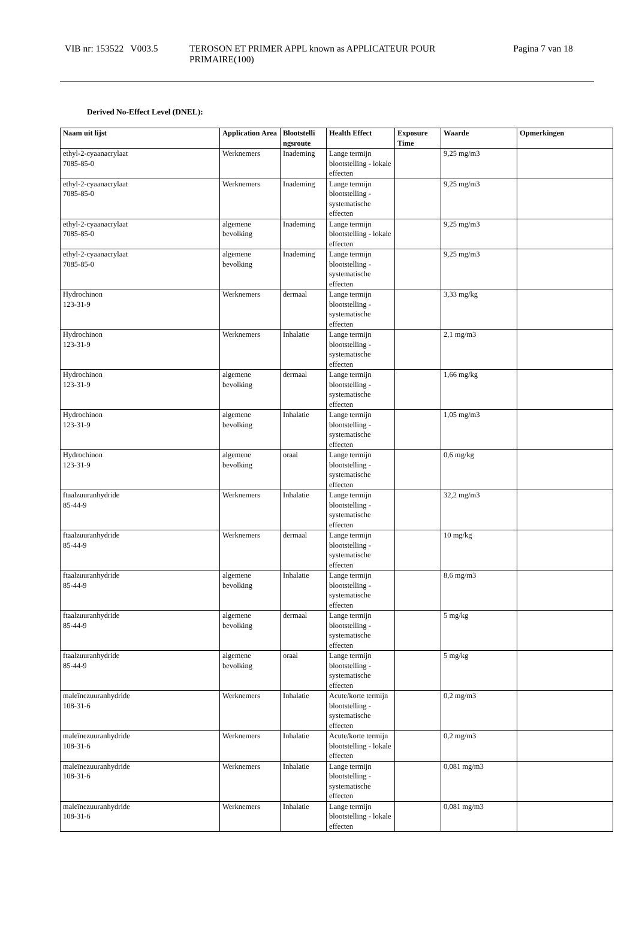VIB nr: 153522 V003.5
TEROSON ET PRIMER APPL known as APPLICATEUR POUR PRIMAIRE(100)
Pagina 7 van 18
Derived No-Effect Level (DNEL):
| Naam uit lijst | Application Area | Blootstelli ngsroute | Health Effect | Exposure Time | Waarde | Opmerkingen |
| --- | --- | --- | --- | --- | --- | --- |
| ethyl-2-cyaanacrylaat 7085-85-0 | Werknemers | Inademing | Lange termijn blootstelling - lokale effecten | | 9,25 mg/m3 | |
| ethyl-2-cyaanacrylaat 7085-85-0 | Werknemers | Inademing | Lange termijn blootstelling - systematische effecten | | 9,25 mg/m3 | |
| ethyl-2-cyaanacrylaat 7085-85-0 | algemene bevolking | Inademing | Lange termijn blootstelling - lokale effecten | | 9,25 mg/m3 | |
| ethyl-2-cyaanacrylaat 7085-85-0 | algemene bevolking | Inademing | Lange termijn blootstelling - systematische effecten | | 9,25 mg/m3 | |
| Hydrochinon 123-31-9 | Werknemers | dermaal | Lange termijn blootstelling - systematische effecten | | 3,33 mg/kg | |
| Hydrochinon 123-31-9 | Werknemers | Inhalatie | Lange termijn blootstelling - systematische effecten | | 2,1 mg/m3 | |
| Hydrochinon 123-31-9 | algemene bevolking | dermaal | Lange termijn blootstelling - systematische effecten | | 1,66 mg/kg | |
| Hydrochinon 123-31-9 | algemene bevolking | Inhalatie | Lange termijn blootstelling - systematische effecten | | 1,05 mg/m3 | |
| Hydrochinon 123-31-9 | algemene bevolking | oraal | Lange termijn blootstelling - systematische effecten | | 0,6 mg/kg | |
| ftaalzuuranhydride 85-44-9 | Werknemers | Inhalatie | Lange termijn blootstelling - systematische effecten | | 32,2 mg/m3 | |
| ftaalzuuranhydride 85-44-9 | Werknemers | dermaal | Lange termijn blootstelling - systematische effecten | | 10 mg/kg | |
| ftaalzuuranhydride 85-44-9 | algemene bevolking | Inhalatie | Lange termijn blootstelling - systematische effecten | | 8,6 mg/m3 | |
| ftaalzuuranhydride 85-44-9 | algemene bevolking | dermaal | Lange termijn blootstelling - systematische effecten | | 5 mg/kg | |
| ftaalzuuranhydride 85-44-9 | algemene bevolking | oraal | Lange termijn blootstelling - systematische effecten | | 5 mg/kg | |
| maleïnezuuranhydride 108-31-6 | Werknemers | Inhalatie | Acute/korte termijn blootstelling - systematische effecten | | 0,2 mg/m3 | |
| maleïnezuuranhydride 108-31-6 | Werknemers | Inhalatie | Acute/korte termijn blootstelling - lokale effecten | | 0,2 mg/m3 | |
| maleïnezuuranhydride 108-31-6 | Werknemers | Inhalatie | Lange termijn blootstelling - systematische effecten | | 0,081 mg/m3 | |
| maleïnezuuranhydride 108-31-6 | Werknemers | Inhalatie | Lange termijn blootstelling - lokale effecten | | 0,081 mg/m3 | |